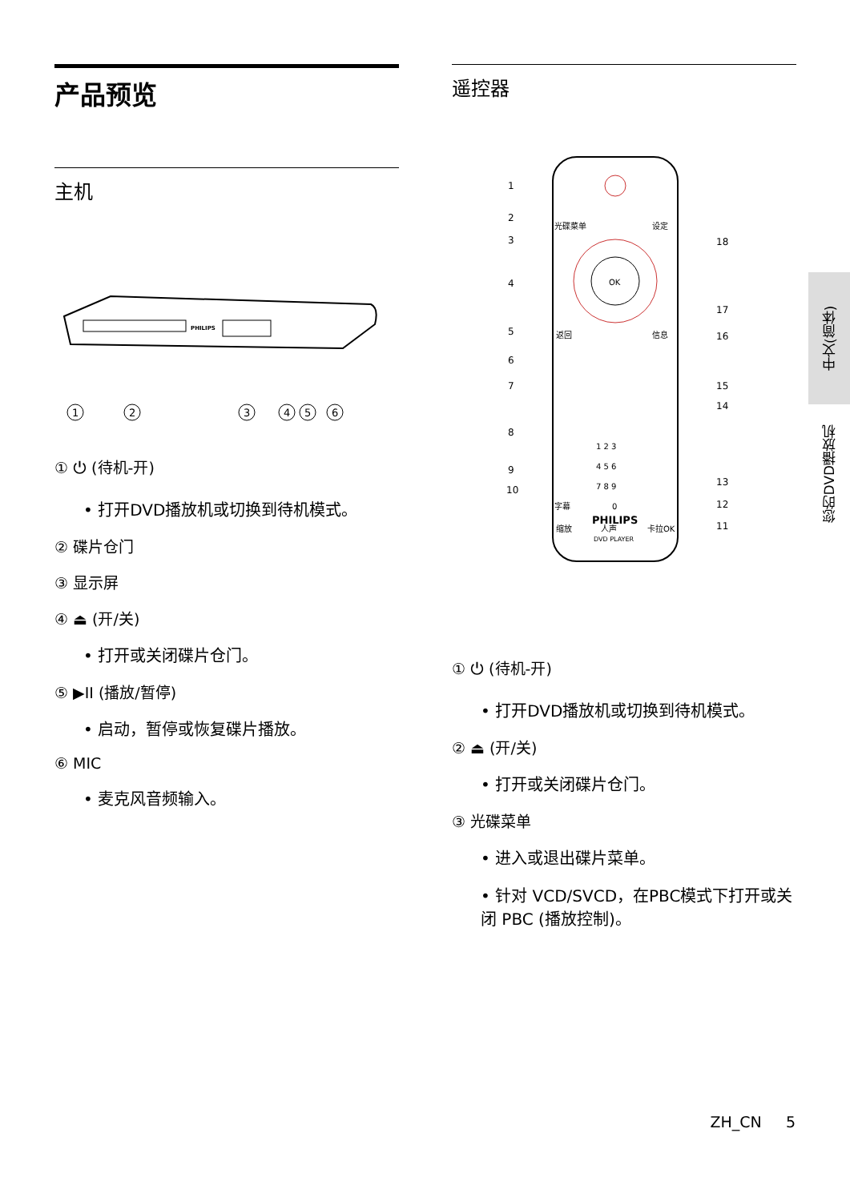产品预览
主机
PHILIPS
1
2
3
4
5
6
① ⏻ (待机-开)
• 打开DVD播放机或切换到待机模式。
② 碟片仓门
③ 显示屏
④ ⏏ (开/关)
• 打开或关闭碟片仓门。
⑤ ▶II (播放/暂停)
• 启动，暂停或恢复碟片播放。
⑥ MIC
• 麦克风音频输入。
遥控器
OK
PHILIPS
DVD PLAYER
1 2 3
4 5 6
7 8 9
0
光碟菜单
设定
返回
信息
字幕
人声
卡拉OK
缩放
1
2
3
4
5
6
7
8
9
10
11
12
13
14
15
16
17
18
① ⏻ (待机-开)
• 打开DVD播放机或切换到待机模式。
② ⏏ (开/关)
• 打开或关闭碟片仓门。
③ 光碟菜单
• 进入或退出碟片菜单。
• 针对 VCD/SVCD，在PBC模式下打开或关闭 PBC (播放控制)。
中文(简体)
您的DVD播放机
ZH_CN 5